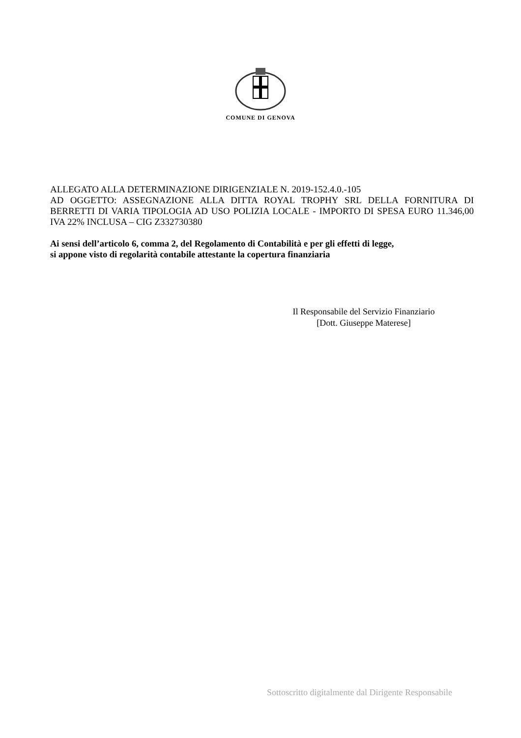COMUNE DI GENOVA
ALLEGATO ALLA DETERMINAZIONE DIRIGENZIALE N. 2019-152.4.0.-105
AD OGGETTO: ASSEGNAZIONE ALLA DITTA ROYAL TROPHY SRL DELLA FORNITURA DI BERRETTI DI VARIA TIPOLOGIA AD USO POLIZIA LOCALE - IMPORTO DI SPESA EURO 11.346,00 IVA 22% INCLUSA – CIG Z332730380
Ai sensi dell’articolo 6, comma 2, del Regolamento di Contabilità e per gli effetti di legge,
si appone visto di regolarità contabile attestante la copertura finanziaria
Il Responsabile del Servizio Finanziario
[Dott. Giuseppe Materese]
Sottoscritto digitalmente dal Dirigente Responsabile